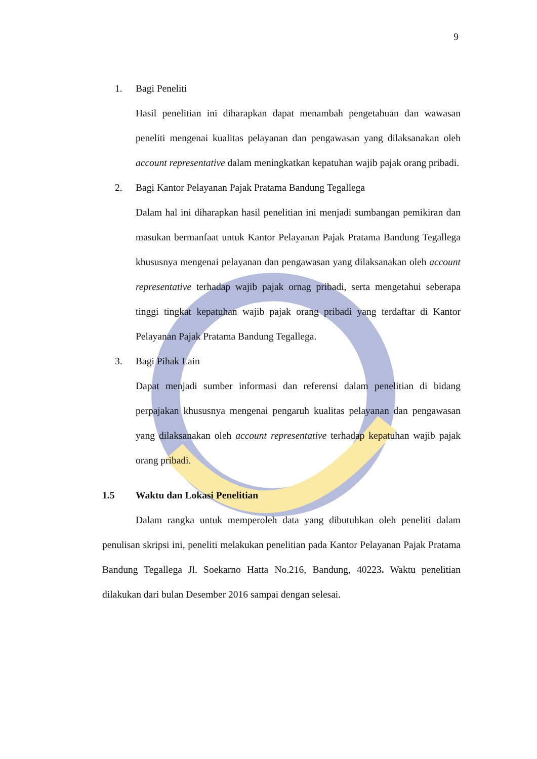9
1. Bagi Peneliti
Hasil penelitian ini diharapkan dapat menambah pengetahuan dan wawasan peneliti mengenai kualitas pelayanan dan pengawasan yang dilaksanakan oleh account representative dalam meningkatkan kepatuhan wajib pajak orang pribadi.
2. Bagi Kantor Pelayanan Pajak Pratama Bandung Tegallega
Dalam hal ini diharapkan hasil penelitian ini menjadi sumbangan pemikiran dan masukan bermanfaat untuk Kantor Pelayanan Pajak Pratama Bandung Tegallega khususnya mengenai pelayanan dan pengawasan yang dilaksanakan oleh account representative terhadap wajib pajak ornag pribadi, serta mengetahui seberapa tinggi tingkat kepatuhan wajib pajak orang pribadi yang terdaftar di Kantor Pelayanan Pajak Pratama Bandung Tegallega.
3. Bagi Pihak Lain
Dapat menjadi sumber informasi dan referensi dalam penelitian di bidang perpajakan khususnya mengenai pengaruh kualitas pelayanan dan pengawasan yang dilaksanakan oleh account representative terhadap kepatuhan wajib pajak orang pribadi.
1.5 Waktu dan Lokasi Penelitian
Dalam rangka untuk memperoleh data yang dibutuhkan oleh peneliti dalam penulisan skripsi ini, peneliti melakukan penelitian pada Kantor Pelayanan Pajak Pratama Bandung Tegallega Jl. Soekarno Hatta No.216, Bandung, 40223. Waktu penelitian dilakukan dari bulan Desember 2016 sampai dengan selesai.